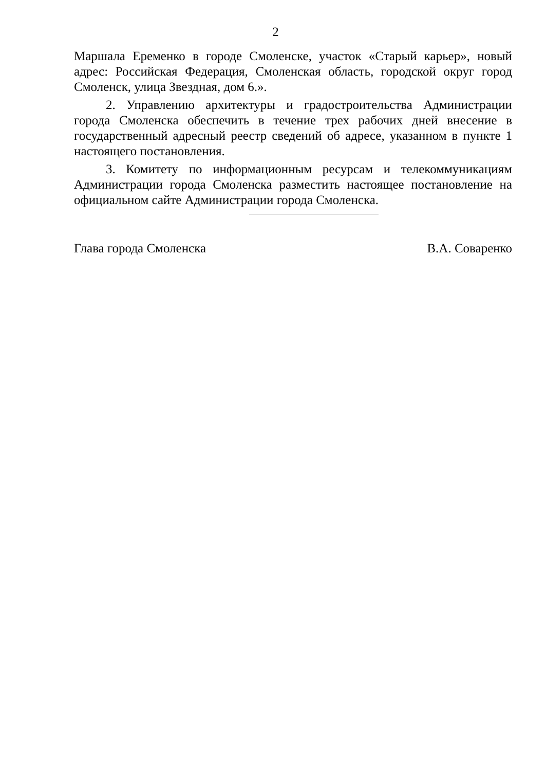2
Маршала Еременко в городе Смоленске, участок «Старый карьер», новый адрес: Российская Федерация, Смоленская область, городской округ город Смоленск, улица Звездная, дом 6.».
2. Управлению архитектуры и градостроительства Администрации города Смоленска обеспечить в течение трех рабочих дней внесение в государственный адресный реестр сведений об адресе, указанном в пункте 1 настоящего постановления.
3. Комитету по информационным ресурсам и телекоммуникациям Администрации города Смоленска разместить настоящее постановление на официальном сайте Администрации города Смоленска.
Глава города Смоленска В.А. Соваренко